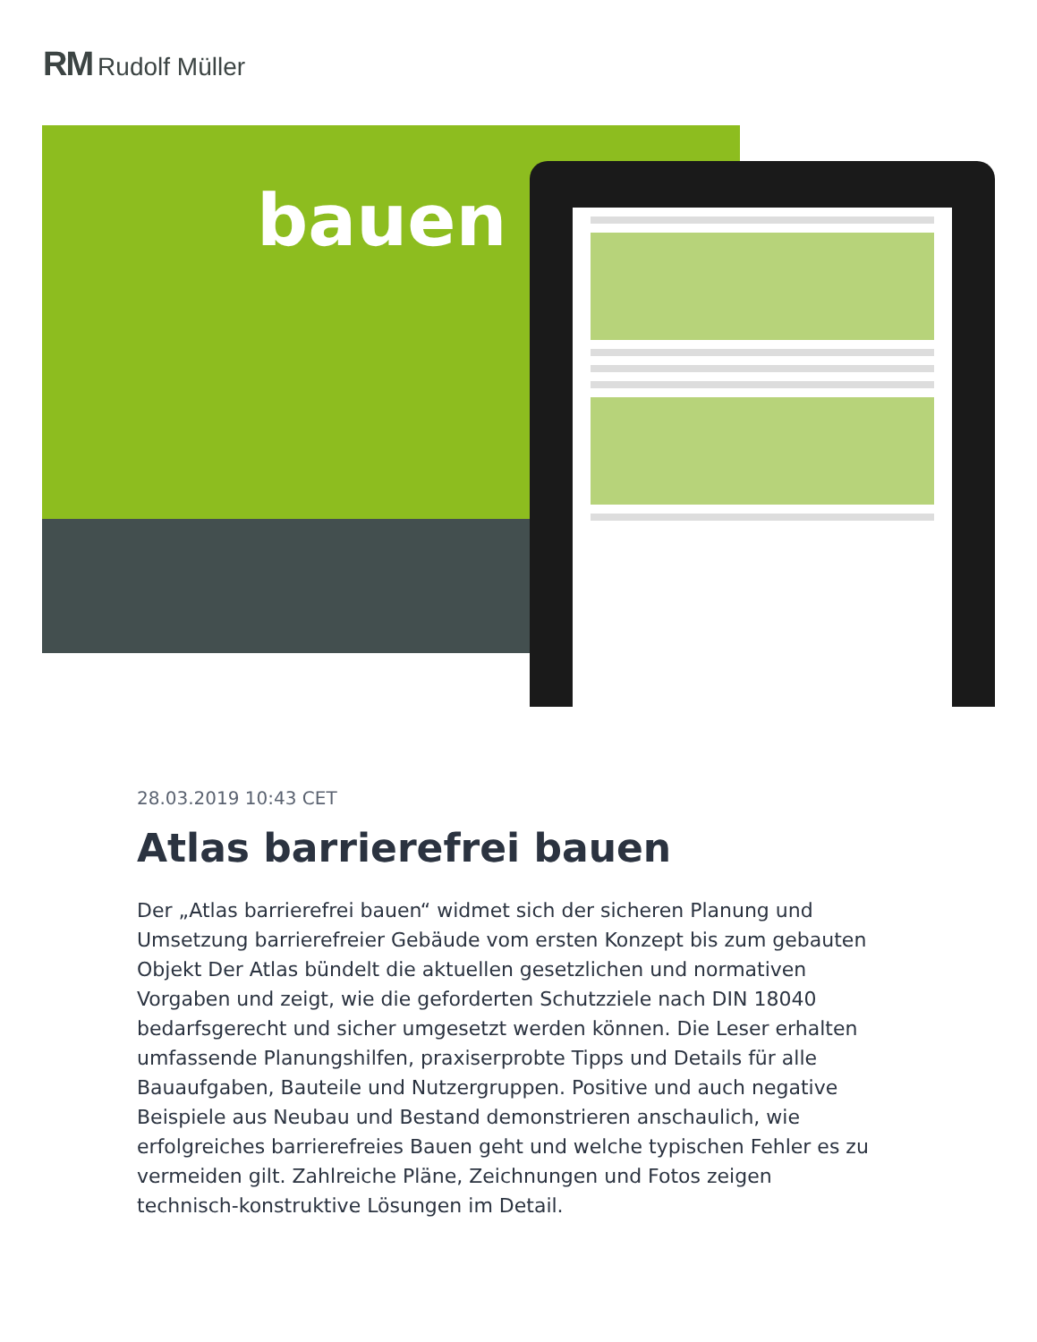RM Rudolf Müller
bauen
28.03.2019 10:43 CET
Atlas barrierefrei bauen
Der „Atlas barrierefrei bauen“ widmet sich der sicheren Planung und Umsetzung barrierefreier Gebäude vom ersten Konzept bis zum gebauten Objekt Der Atlas bündelt die aktuellen gesetzlichen und normativen Vorgaben und zeigt, wie die geforderten Schutzziele nach DIN 18040 bedarfsgerecht und sicher umgesetzt werden können. Die Leser erhalten umfassende Planungshilfen, praxiserprobte Tipps und Details für alle Bauaufgaben, Bauteile und Nutzergruppen. Positive und auch negative Beispiele aus Neubau und Bestand demonstrieren anschaulich, wie erfolgreiches barrierefreies Bauen geht und welche typischen Fehler es zu vermeiden gilt. Zahlreiche Pläne, Zeichnungen und Fotos zeigen technisch-konstruktive Lösungen im Detail.